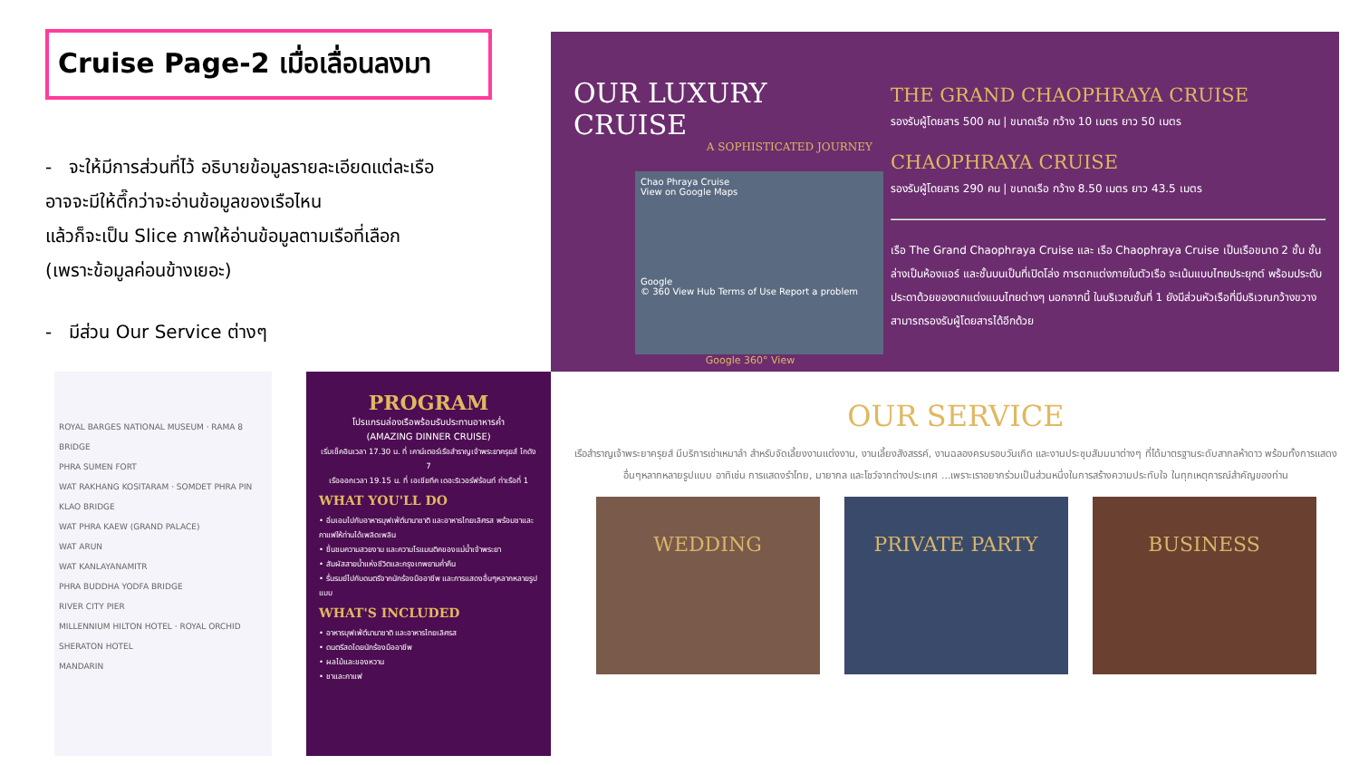Cruise Page-2 เมื่อเลื่อนลงมา
- จะให้มีการส่วนที่ไว้ อธิบายข้อมูลรายละเอียดแต่ละเรือ
อาจจะมีให้ตึ๊กว่าจะอ่านข้อมูลของเรือไหน
แล้วก็จะเป็น Slice ภาพให้อ่านข้อมูลตามเรือที่เลือก
(เพราะข้อมูลค่อนข้างเยอะ)
- มีส่วน Our Service ต่างๆ
OUR LUXURY CRUISE
A SOPHISTICATED JOURNEY
Chao Phraya Cruise
View on Google Maps
Google
© 360 View Hub Terms of Use Report a problem
Google 360° View
THE GRAND CHAOPHRAYA CRUISE
รองรับผู้โดยสาร 500 คน | ขนาดเรือ กว้าง 10 เมตร ยาว 50 เมตร
CHAOPHRAYA CRUISE
รองรับผู้โดยสาร 290 คน | ขนาดเรือ กว้าง 8.50 เมตร ยาว 43.5 เมตร
เรือ The Grand Chaophraya Cruise และ เรือ Chaophraya Cruise เป็นเรือขนาด 2 ชั้น ชั้นล่างเป็นห้องแอร์ และชั้นบนเป็นที่เปิดโล่ง การตกแต่งภายในตัวเรือ จะเน้นแบบไทยประยุกต์ พร้อมประดับประดาด้วยของตกแต่งแบบไทยต่างๆ นอกจากนี้ ในบริเวณชั้นที่ 1 ยังมีส่วนหัวเรือที่มีบริเวณกว้างขวาง สามารถรองรับผู้โดยสารได้อีกด้วย
ROYAL BARGES NATIONAL MUSEUM · RAMA 8 BRIDGE
PHRA SUMEN FORT
WAT RAKHANG KOSITARAM · SOMDET PHRA PIN KLAO BRIDGE
WAT PHRA KAEW (GRAND PALACE)
WAT ARUN
WAT KANLAYANAMITR
PHRA BUDDHA YODFA BRIDGE
RIVER CITY PIER
MILLENNIUM HILTON HOTEL · ROYAL ORCHID SHERATON HOTEL
MANDARIN
PROGRAM
โปรแกรมล่องเรือพร้อมรับประทานอาหารค่ำ
(AMAZING DINNER CRUISE)
เริ่มเช็คอินเวลา 17.30 น. ที่ เคาน์เตอร์เรือสำราญเจ้าพระยาครุยส์ โกดัง 7
เรือออกเวลา 19.15 น. ที่ เอเชียทีค เดอะริเวอร์ฟร้อนท์ ท่าเรือที่ 1
WHAT YOU'LL DO
• อิ่มเอมไปกับอาหารบุฟเฟ่ต์นานาชาติ และอาหารไทยเลิศรส พร้อมชาและกาแฟให้ท่านได้เพลิดเพลิน
• ชื่นชมความสวยงาม และความโรแมนติคของแม่น้ำเจ้าพระยา
• สัมผัสสายน้ำแห่งชีวิตและกรุงเทพยามค่ำคืน
• รื่นรมย์ไปกับดนตรีจากนักร้องมืออาชีพ และการแสดงอื่นๆหลากหลายรูปแบบ
WHAT'S INCLUDED
• อาหารบุฟเฟ่ต์นานาชาติ และอาหารไทยเลิศรส
• ดนตรีสดโดยนักร้องมืออาชีพ
• ผลไม้และของหวาน
• ชาและกาแฟ
OUR SERVICE
เรือสำราญเจ้าพระยาครุยส์ มีบริการเช่าเหมาลำ สำหรับจัดเลี้ยงงานแต่งงาน, งานเลี้ยงสังสรรค์, งานฉลองครบรอบวันเกิด และงานประชุมสัมมนาต่างๆ ที่ได้มาตรฐานระดับสากลห้าดาว พร้อมทั้งการแสดงอื่นๆหลากหลายรูปแบบ อาทิเช่น การแสดงรำไทย, มายากล และโชว์จากต่างประเทศ ...เพราะเราอยากร่วมเป็นส่วนหนึ่งในการสร้างความประทับใจ ในทุกเหตุการณ์สำคัญของท่าน
WEDDING PRIVATE PARTY BUSINESS